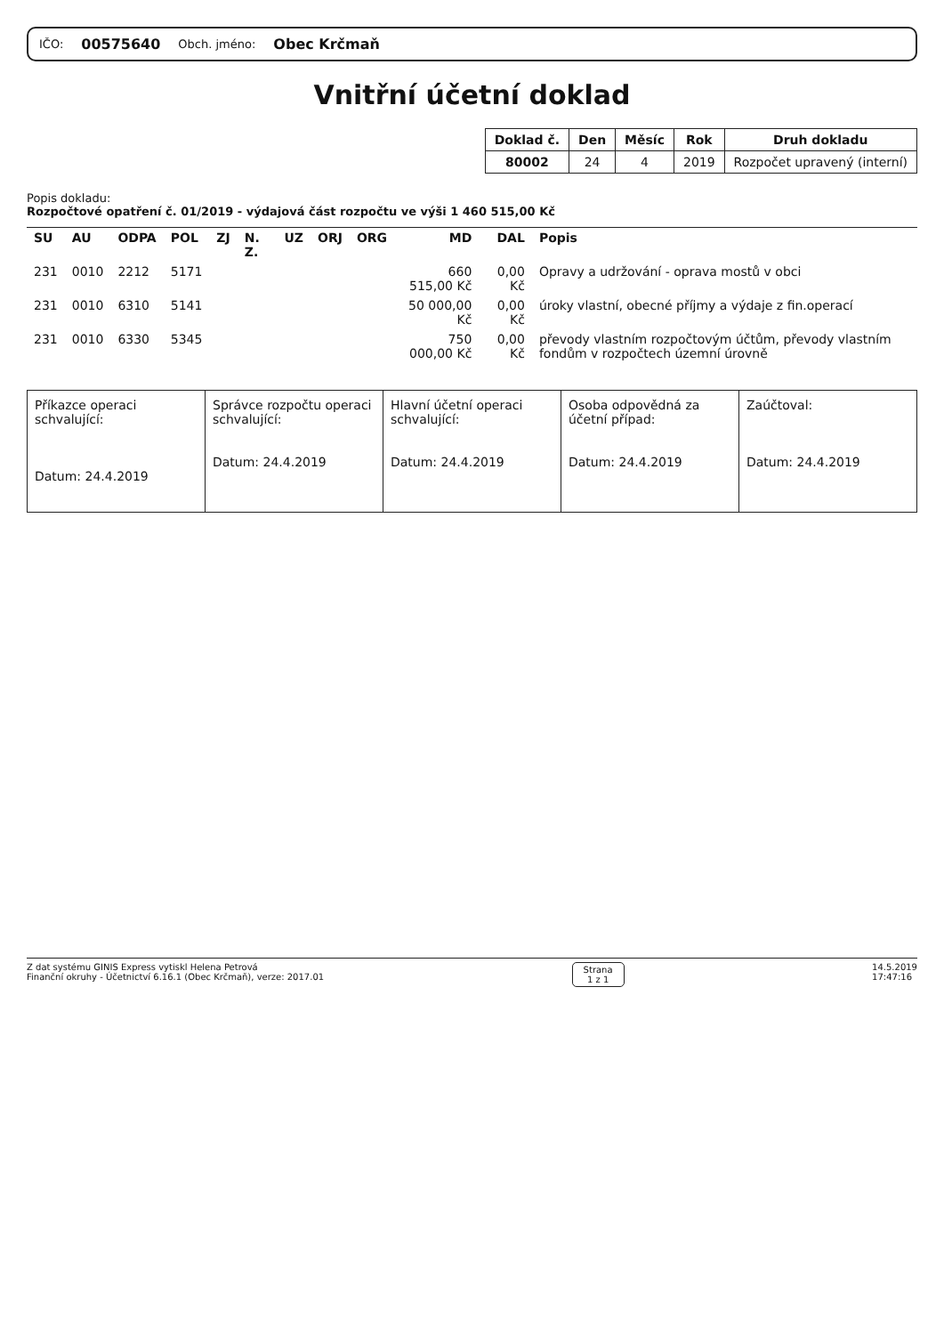IČO: 00575640 Obch. jméno: Obec Krčmaň
Vnitřní účetní doklad
| Doklad č. | Den | Měsíc | Rok | Druh dokladu |
| --- | --- | --- | --- | --- |
| 80002 | 24 | 4 | 2019 | Rozpočet upravený (interní) |
Popis dokladu:
Rozpočtové opatření č. 01/2019 - výdajová část rozpočtu ve výši 1 460 515,00 Kč
| SU | AU | ODPA | POL | ZJ | N. Z. | UZ | ORJ | ORG | MD | DAL | Popis |
| --- | --- | --- | --- | --- | --- | --- | --- | --- | --- | --- | --- |
| 231 | 0010 | 2212 | 5171 | | | | | | 660 515,00 Kč | 0,00 Kč | Opravy a udržování - oprava mostů v obci |
| 231 | 0010 | 6310 | 5141 | | | | | | 50 000,00 Kč | 0,00 Kč | úroky vlastní, obecné příjmy a výdaje z fin.operací |
| 231 | 0010 | 6330 | 5345 | | | | | | 750 000,00 Kč | 0,00 Kč | převody vlastním rozpočtovým účtům, převody vlastním fondům v rozpočtech územní úrovně |
| Příkazce operaci schvalující: Datum: 24.4.2019 | Správce rozpočtu operaci schvalující: Datum: 24.4.2019 | Hlavní účetní operaci schvalující: Datum: 24.4.2019 | Osoba odpovědná za účetní případ: Datum: 24.4.2019 | Zaúčtoval: Datum: 24.4.2019 |
Z dat systému GINIS Express vytiskl Helena Petrová
Finanční okruhy - Účetnictví 6.16.1 (Obec Krčmaň), verze: 2017.01
Strana
1 z 1
14.5.2019
17:47:16